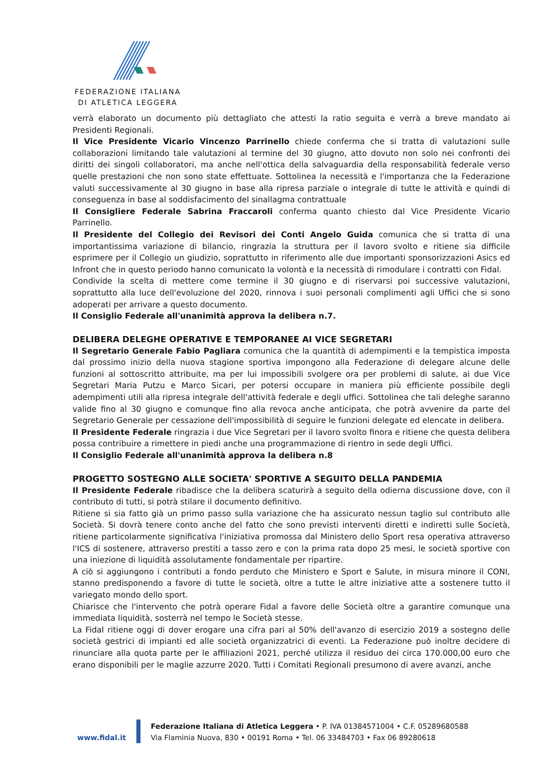FEDERAZIONE ITALIANA
DI ATLETICA LEGGERA
verrà elaborato un documento più dettagliato che attesti la ratio seguita e verrà a breve mandato ai Presidenti Regionali.
Il Vice Presidente Vicario Vincenzo Parrinello chiede conferma che si tratta di valutazioni sulle collaborazioni limitando tale valutazioni al termine del 30 giugno, atto dovuto non solo nei confronti dei diritti dei singoli collaboratori, ma anche nell'ottica della salvaguardia della responsabilità federale verso quelle prestazioni che non sono state effettuate. Sottolinea la necessità e l'importanza che la Federazione valuti successivamente al 30 giugno in base alla ripresa parziale o integrale di tutte le attività e quindi di conseguenza in base al soddisfacimento del sinallagma contrattuale
Il Consigliere Federale Sabrina Fraccaroli conferma quanto chiesto dal Vice Presidente Vicario Parrinello.
Il Presidente del Collegio dei Revisori dei Conti Angelo Guida comunica che si tratta di una importantissima variazione di bilancio, ringrazia la struttura per il lavoro svolto e ritiene sia difficile esprimere per il Collegio un giudizio, soprattutto in riferimento alle due importanti sponsorizzazioni Asics ed Infront che in questo periodo hanno comunicato la volontà e la necessità di rimodulare i contratti con Fidal.
Condivide la scelta di mettere come termine il 30 giugno e di riservarsi poi successive valutazioni, soprattutto alla luce dell'evoluzione del 2020, rinnova i suoi personali complimenti agli Uffici che si sono adoperati per arrivare a questo documento.
Il Consiglio Federale all'unanimità approva la delibera n.7.
DELIBERA DELEGHE OPERATIVE E TEMPORANEE AI VICE SEGRETARI
Il Segretario Generale Fabio Pagliara comunica che la quantità di adempimenti e la tempistica imposta dal prossimo inizio della nuova stagione sportiva impongono alla Federazione di delegare alcune delle funzioni al sottoscritto attribuite, ma per lui impossibili svolgere ora per problemi di salute, ai due Vice Segretari Maria Putzu e Marco Sicari, per potersi occupare in maniera più efficiente possibile degli adempimenti utili alla ripresa integrale dell'attività federale e degli uffici. Sottolinea che tali deleghe saranno valide fino al 30 giugno e comunque fino alla revoca anche anticipata, che potrà avvenire da parte del Segretario Generale per cessazione dell'impossibilità di seguire le funzioni delegate ed elencate in delibera.
Il Presidente Federale ringrazia i due Vice Segretari per il lavoro svolto finora e ritiene che questa delibera possa contribuire a rimettere in piedi anche una programmazione di rientro in sede degli Uffici.
Il Consiglio Federale all'unanimità approva la delibera n.8
PROGETTO SOSTEGNO ALLE SOCIETA' SPORTIVE A SEGUITO DELLA PANDEMIA
Il Presidente Federale ribadisce che la delibera scaturirà a seguito della odierna discussione dove, con il contributo di tutti, si potrà stilare il documento definitivo.
Ritiene si sia fatto già un primo passo sulla variazione che ha assicurato nessun taglio sul contributo alle Società. Si dovrà tenere conto anche del fatto che sono previsti interventi diretti e indiretti sulle Società, ritiene particolarmente significativa l'iniziativa promossa dal Ministero dello Sport resa operativa attraverso l'ICS di sostenere, attraverso prestiti a tasso zero e con la prima rata dopo 25 mesi, le società sportive con una iniezione di liquidità assolutamente fondamentale per ripartire.
A ciò si aggiungono i contributi a fondo perduto che Ministero e Sport e Salute, in misura minore il CONI, stanno predisponendo a favore di tutte le società, oltre a tutte le altre iniziative atte a sostenere tutto il variegato mondo dello sport.
Chiarisce che l'intervento che potrà operare Fidal a favore delle Società oltre a garantire comunque una immediata liquidità, sosterrà nel tempo le Società stesse.
La Fidal ritiene oggi di dover erogare una cifra pari al 50% dell'avanzo di esercizio 2019 a sostegno delle società gestrici di impianti ed alle società organizzatrici di eventi. La Federazione può inoltre decidere di rinunciare alla quota parte per le affiliazioni 2021, perché utilizza il residuo dei circa 170.000,00 euro che erano disponibili per le maglie azzurre 2020. Tutti i Comitati Regionali presumono di avere avanzi, anche
www.fidal.it
Federazione Italiana di Atletica Leggera • P. IVA 01384571004 • C.F. 05289680588
Via Flaminia Nuova, 830 • 00191 Roma • Tel. 06 33484703 • Fax 06 89280618